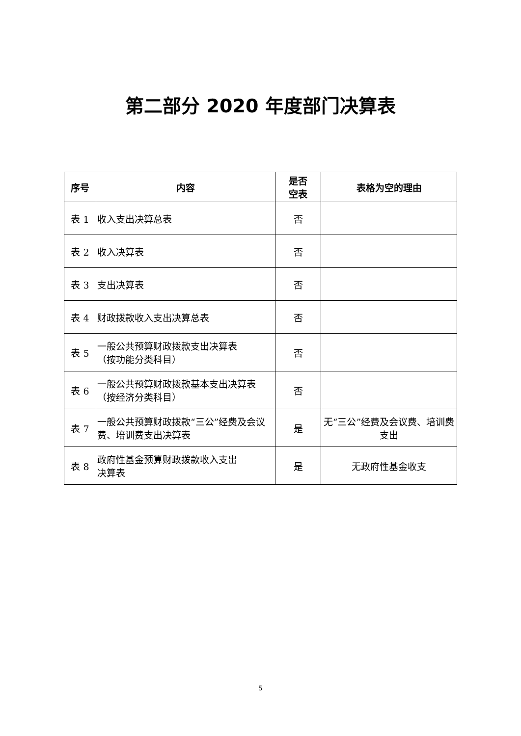第二部分 2020 年度部门决算表
| 序号 | 内容 | 是否 空表 | 表格为空的理由 |
| --- | --- | --- | --- |
| 表 1 | 收入支出决算总表 | 否 | |
| 表 2 | 收入决算表 | 否 | |
| 表 3 | 支出决算表 | 否 | |
| 表 4 | 财政拨款收入支出决算总表 | 否 | |
| 表 5 | 一般公共预算财政拨款支出决算表 （按功能分类科目） | 否 | |
| 表 6 | 一般公共预算财政拨款基本支出决算表 （按经济分类科目） | 否 | |
| 表 7 | 一般公共预算财政拨款“三公”经费及会议费、培训费支出决算表 | 是 | 无“三公”经费及会议费、培训费支出 |
| 表 8 | 政府性基金预算财政拨款收入支出 决算表 | 是 | 无政府性基金收支 |
5